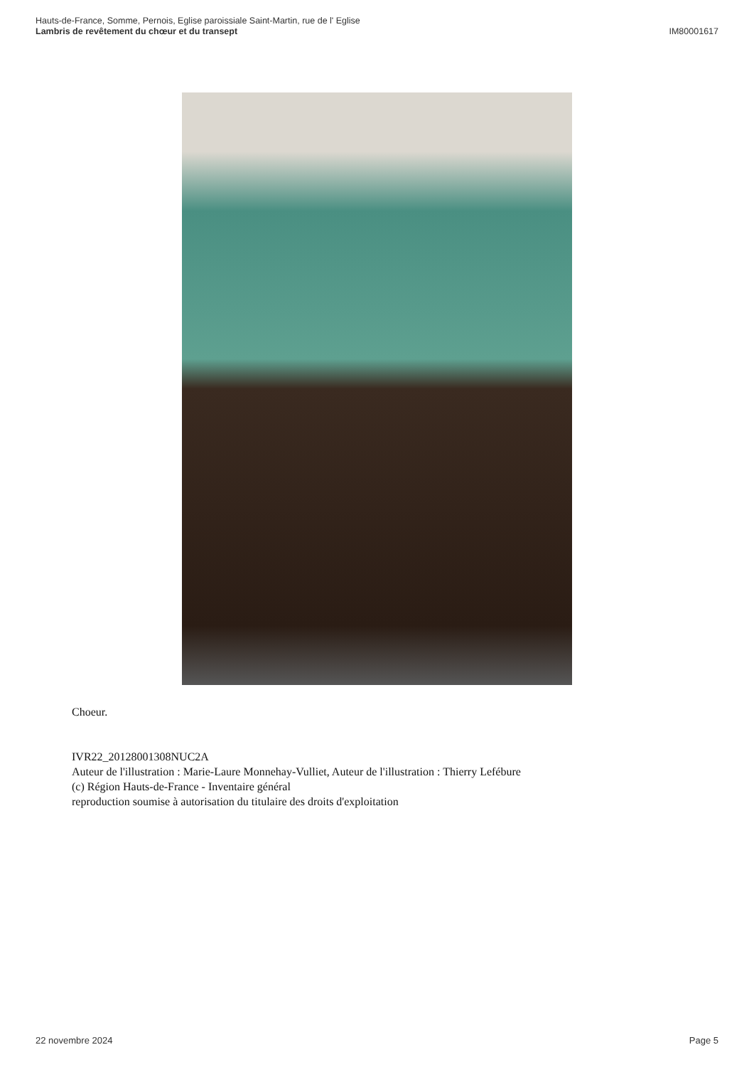Hauts-de-France, Somme, Pernois, Eglise paroissiale Saint-Martin, rue de l' Eglise
Lambris de revêtement du chœur et du transept
IM80001617
Choeur.
IVR22_20128001308NUC2A
Auteur de l'illustration : Marie-Laure Monnehay-Vulliet, Auteur de l'illustration : Thierry Lefébure
(c) Région Hauts-de-France - Inventaire général
reproduction soumise à autorisation du titulaire des droits d'exploitation
22 novembre 2024 Page 5